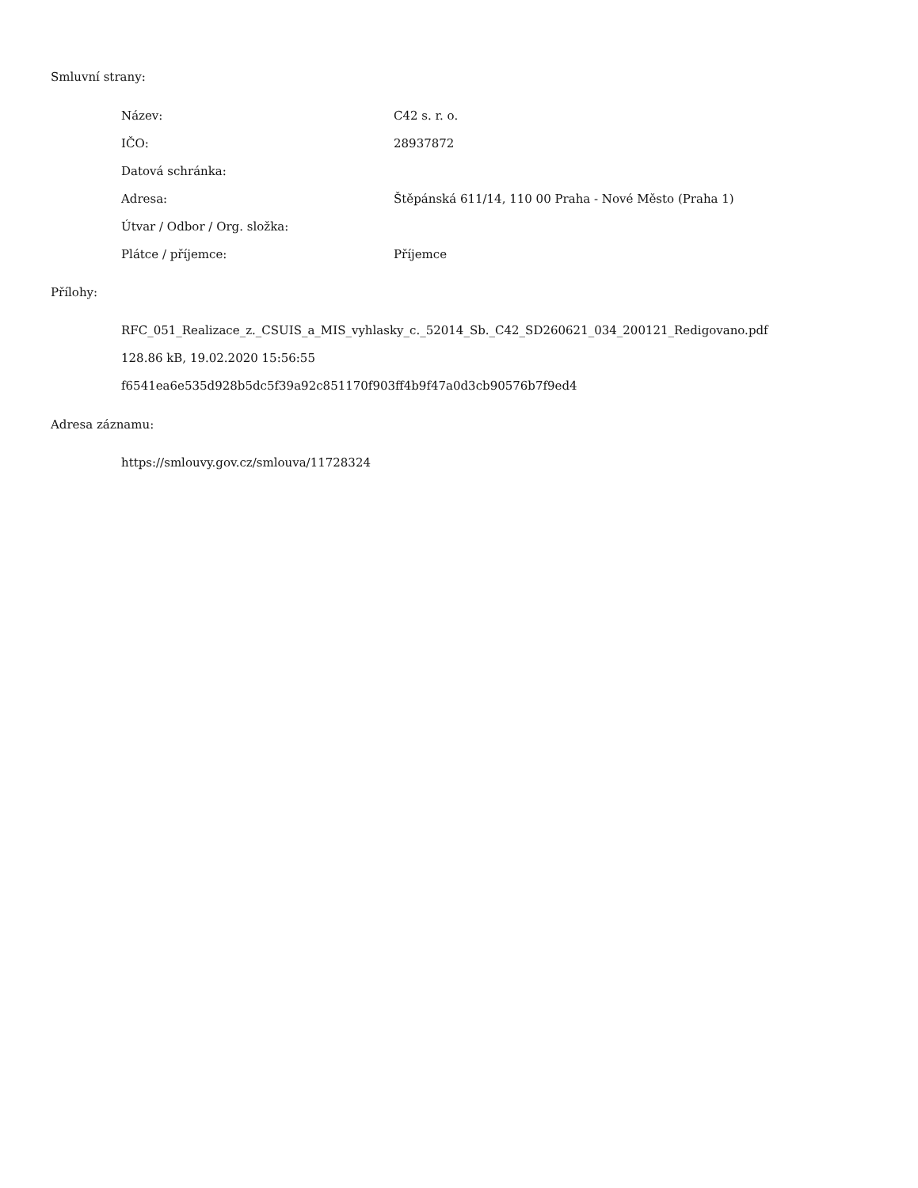Smluvní strany:
| Název: | C42 s. r. o. |
| IČO: | 28937872 |
| Datová schránka: | |
| Adresa: | Štěpánská 611/14, 110 00 Praha - Nové Město (Praha 1) |
| Útvar / Odbor / Org. složka: | |
| Plátce / příjemce: | Příjemce |
Přílohy:
RFC_051_Realizace_z._CSUIS_a_MIS_vyhlasky_c._52014_Sb._C42_SD260621_034_200121_Redigovano.pdf
128.86 kB, 19.02.2020 15:56:55
f6541ea6e535d928b5dc5f39a92c851170f903ff4b9f47a0d3cb90576b7f9ed4
Adresa záznamu:
https://smlouvy.gov.cz/smlouva/11728324